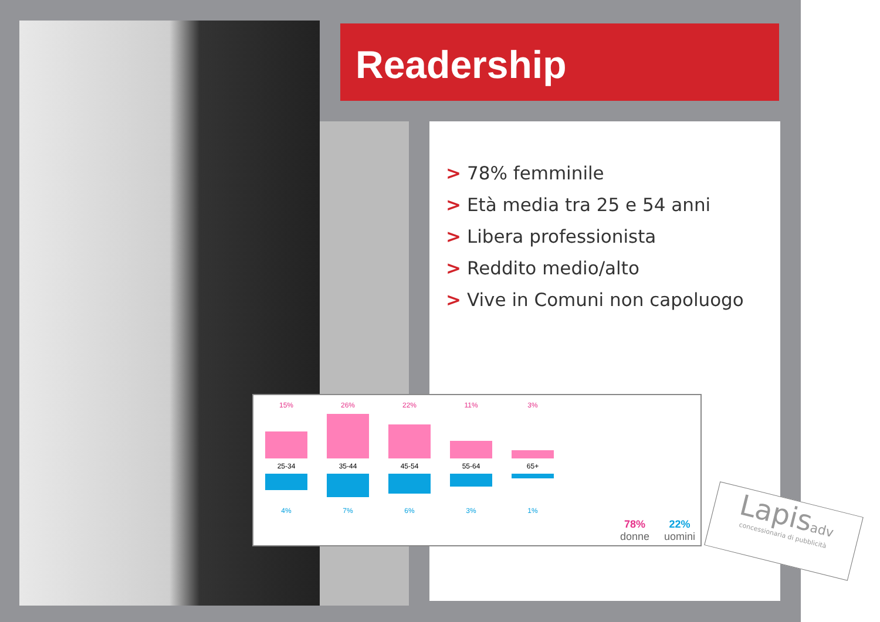Readership
> 78% femminile
> Età media tra 25 e 54 anni
> Libera professionista
> Reddito medio/alto
> Vive in Comuni non capoluogo
15%
25-34
4%
26%
35-44
7%
22%
45-54
6%
11%
55-64
3%
3%
65+
1%
78%
donne
22%
uomini
Lapisadv
concessionaria di pubblicità